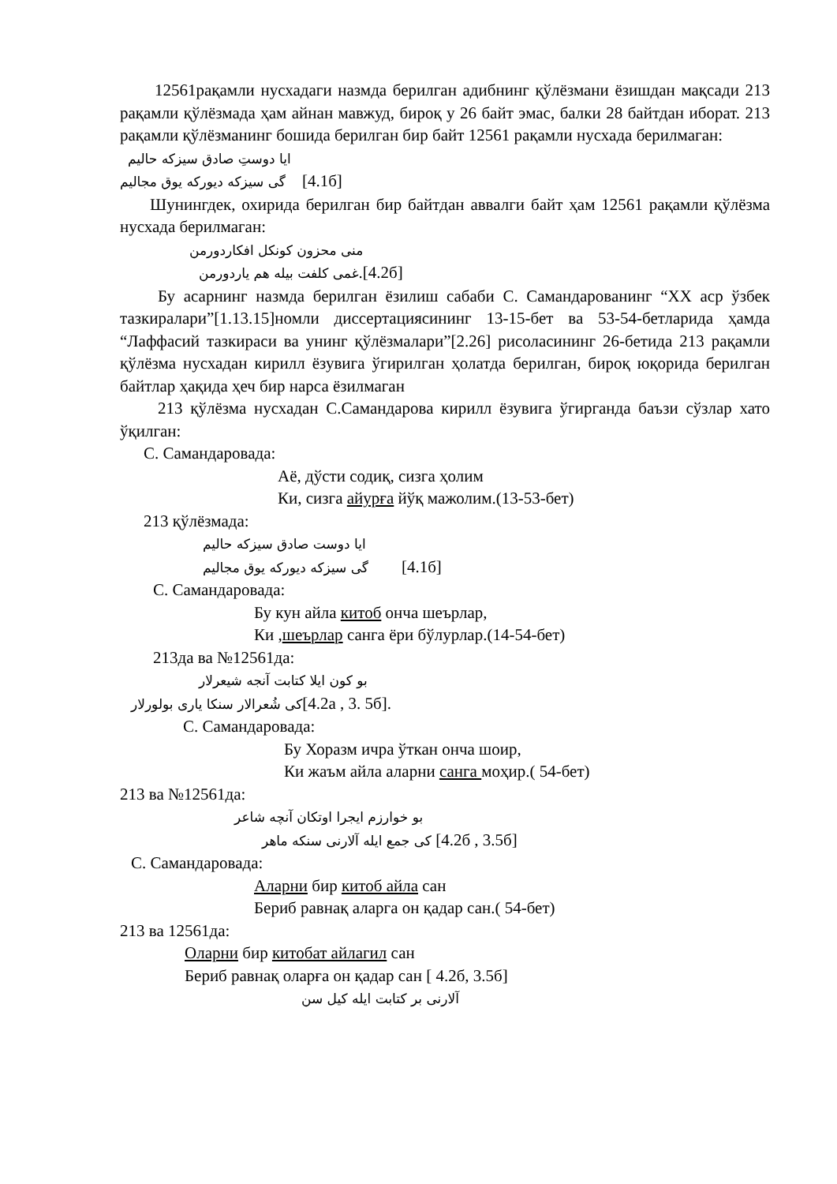12561рақамли нусхадаги назмда берилган адибнинг қўлёзмани ёзишдан мақсади 213 рақамли қўлёзмада ҳам айнан мавжуд, бироқ у 26 байт эмас, балки 28 байтдан иборат. 213 рақамли қўлёзманинг бошида берилган бир байт 12561 рақамли нусхада берилмаган:
ایا دوستِ صادق سیزکه حالیم
گی سیزکه دیورکه یوق مجالیم [4.1б]
Шунингдек, охирида берилган бир байтдан аввалги байт ҳам 12561 рақамли қўлёзма нусхада берилмаган:
منی محزون کونکل افکاردورمن
غمی کلفت بیله هم یاردورمن.[4.2б]
Бу асарнинг назмда берилган ёзилиш сабаби С. Самандарованинг “XX аср ўзбек тазкиралари”[1.13.15]номли диссертациясининг 13-15-бет ва 53-54-бетларида ҳамда “Лаффасий тазкираси ва унинг қўлёзмалари”[2.26] рисоласининг 26-бетида 213 рақамли қўлёзма нусхадан кирилл ёзувига ўгирилган ҳолатда берилган, бироқ юқорида берилган байтлар ҳақида ҳеч бир нарса ёзилмаган
213 қўлёзма нусхадан С.Самандарова кирилл ёзувига ўгирганда баъзи сўзлар хато ўқилган:
С. Самандаровада:
Аё, дўсти содиқ, сизга ҳолим
Ки, сизга айурға йўқ мажолим.(13-53-бет)
213 қўлёзмада:
ایا دوست صادق سیزکه حالیم
گی سیزکه دیورکه یوق مجالیم [4.1б]
С. Самандаровада:
Бу кун айла китоб онча шеърлар,
Ки ,шеърлар санга ёри бўлурлар.(14-54-бет)
213да ва №12561да:
بو کون ایلا کتابت آنجه شیعرلار
کی شُعرالار سنکا یاری بولورلار[4.2а , 3. 5б].
С. Самандаровада:
Бу Хоразм ичра ўткан онча шоир,
Ки жаъм айла аларни санга моҳир.( 54-бет)
213 ва №12561да:
بو خوارزم ایجرا اوتکان آنچه شاعر
کی جمع ایله آلارنی سنکه ماهر [4.2б , 3.5б]
С. Самандаровада:
Аларни бир китоб айла сан
Бериб равнақ аларга он қадар сан.( 54-бет)
213 ва 12561да:
Оларни бир китобат айлагил сан
Бериб равнақ оларға он қадар сан [ 4.2б, 3.5б]
آلارنی بر کتابت ایله کیل سن